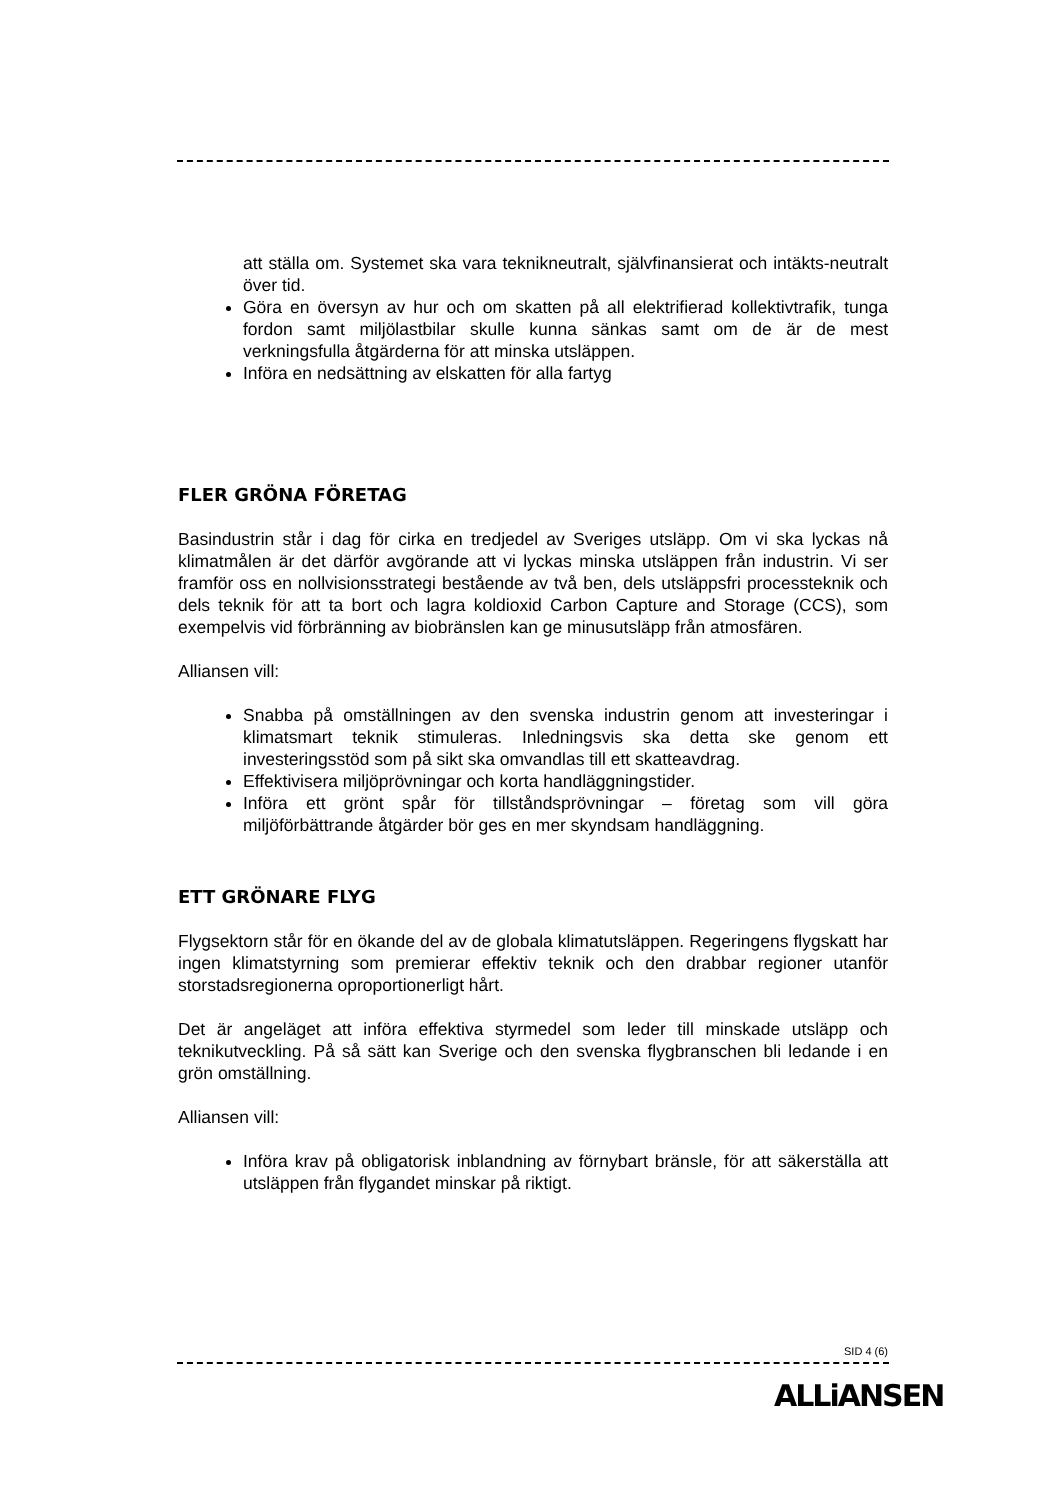att ställa om. Systemet ska vara teknikneutralt, självfinansierat och intäkts-neutralt över tid.
Göra en översyn av hur och om skatten på all elektrifierad kollektivtrafik, tunga fordon samt miljölastbilar skulle kunna sänkas samt om de är de mest verkningsfulla åtgärderna för att minska utsläppen.
Införa en nedsättning av elskatten för alla fartyg
FLER GRÖNA FÖRETAG
Basindustrin står i dag för cirka en tredjedel av Sveriges utsläpp. Om vi ska lyckas nå klimatmålen är det därför avgörande att vi lyckas minska utsläppen från industrin. Vi ser framför oss en nollvisionsstrategi bestående av två ben, dels utsläppsfri processteknik och dels teknik för att ta bort och lagra koldioxid Carbon Capture and Storage (CCS), som exempelvis vid förbränning av biobränslen kan ge minusutsläpp från atmosfären.
Alliansen vill:
Snabba på omställningen av den svenska industrin genom att investeringar i klimatsmart teknik stimuleras. Inledningsvis ska detta ske genom ett investeringsstöd som på sikt ska omvandlas till ett skatteavdrag.
Effektivisera miljöprövningar och korta handläggningstider.
Införa ett grönt spår för tillståndsprövningar – företag som vill göra miljöförbättrande åtgärder bör ges en mer skyndsam handläggning.
ETT GRÖNARE FLYG
Flygsektorn står för en ökande del av de globala klimatutsläppen. Regeringens flygskatt har ingen klimatstyrning som premierar effektiv teknik och den drabbar regioner utanför storstadsregionerna oproportionerligt hårt.
Det är angeläget att införa effektiva styrmedel som leder till minskade utsläpp och teknikutveckling. På så sätt kan Sverige och den svenska flygbranschen bli ledande i en grön omställning.
Alliansen vill:
Införa krav på obligatorisk inblandning av förnybart bränsle, för att säkerställa att utsläppen från flygandet minskar på riktigt.
SID 4 (6)
ALLiANSEN